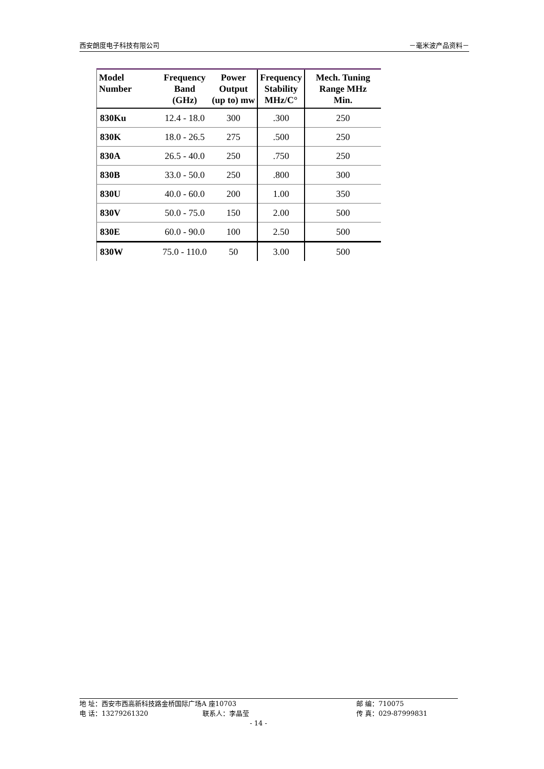西安朗度电子科技有限公司 －毫米波产品资料－
| Model Number | Frequency Band (GHz) | Power Output (up to) mw | Frequency Stability MHz/C° | Mech. Tuning Range MHz Min. |
| --- | --- | --- | --- | --- |
| 830Ku | 12.4 - 18.0 | 300 | .300 | 250 |
| 830K | 18.0 - 26.5 | 275 | .500 | 250 |
| 830A | 26.5 - 40.0 | 250 | .750 | 250 |
| 830B | 33.0 - 50.0 | 250 | .800 | 300 |
| 830U | 40.0 - 60.0 | 200 | 1.00 | 350 |
| 830V | 50.0 - 75.0 | 150 | 2.00 | 500 |
| 830E | 60.0 - 90.0 | 100 | 2.50 | 500 |
| 830W | 75.0 - 110.0 | 50 | 3.00 | 500 |
地 址：西安市西高新科技路金桥国际广场A 座10703 邮 编：710075
电 话：13279261320 联系人：李晶莹 传 真：029-87999831
- 14 -